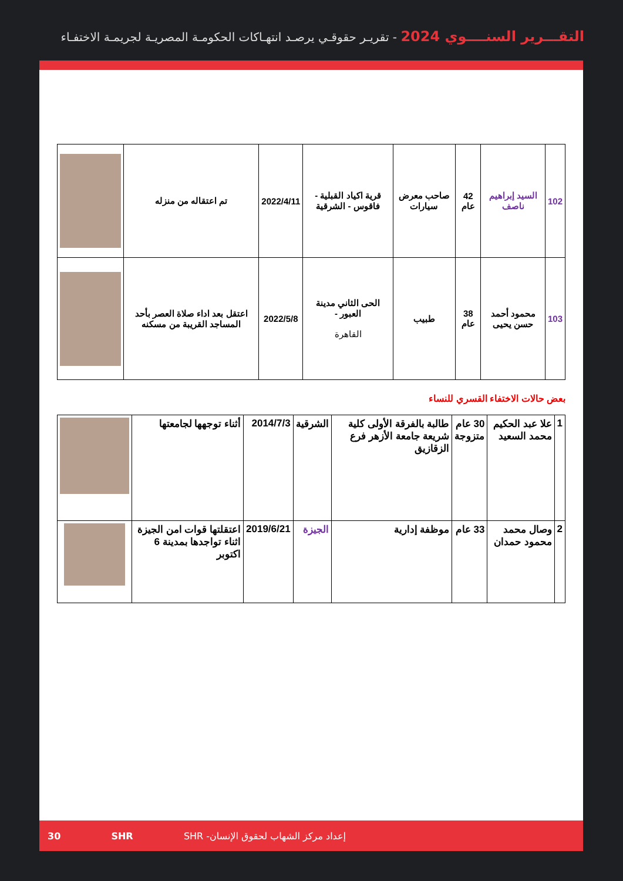التقـــرير السنــــوي 2024 - تقريـر حقوقـي يرصـد انتهـاكات الحكومـة المصريـة لجريمـة الاختفـاء
| 102 | السيد إبراهيم ناصف | 42 عام | صاحب معرض سيارات | قرية اكياد القبلية - فاقوس - الشرقية | 2022/4/11 | تم اعتقاله من منزله | |
| 103 | محمود أحمد حسن يحيى | 38 عام | طبيب | الحى الثاني مدينة العبور - القاهرة | 2022/5/8 | اعتقل بعد اداء صلاة العصر بأحد المساجد القريبة من مسكنه | |
بعض حالات الاختفاء القسري للنساء
| 1 | علا عبد الحكيم محمد السعيد | 30 عام متزوجة | طالبة بالفرقة الأولى كلية شريعة جامعة الأزهر فرع الزقازيق | الشرقية | 2014/7/3 | أثناء توجهها لجامعتها | |
| 2 | وصال محمد محمود حمدان | 33 عام | موظفة إدارية | الجيزة | 2019/6/21 | اعتقلتها قوات امن الجيزة اثناء تواجدها بمدينة 6 اكتوبر | |
30 SHR إعداد مركز الشهاب لحقوق الإنسان- SHR